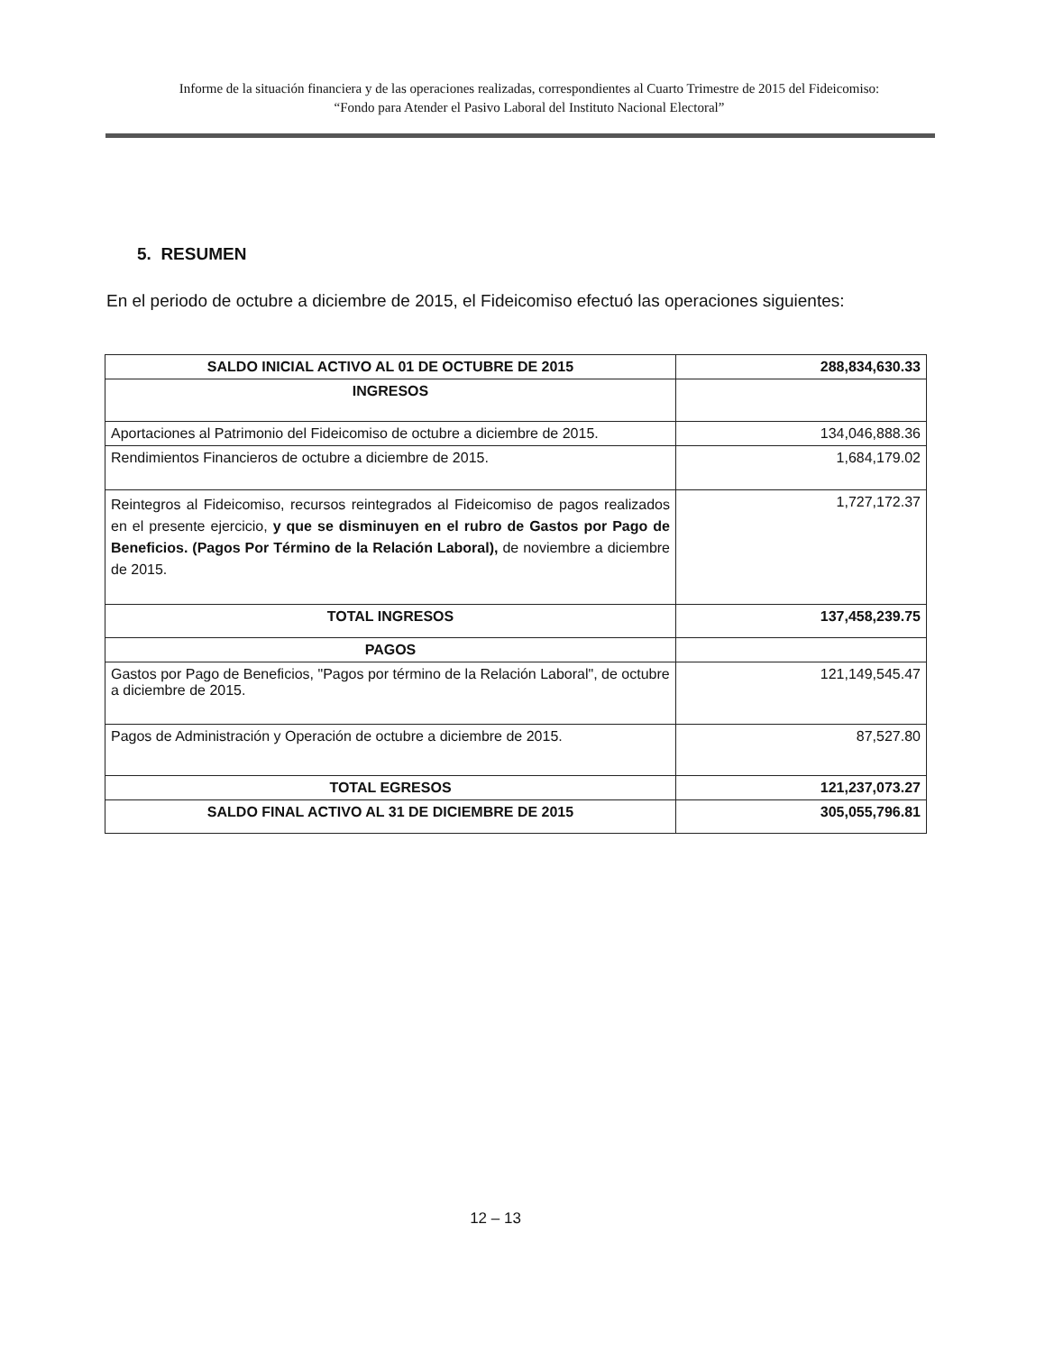Informe de la situación financiera y de las operaciones realizadas, correspondientes al Cuarto Trimestre de 2015 del Fideicomiso:
“Fondo para Atender el Pasivo Laboral del Instituto Nacional Electoral”
5. RESUMEN
En el periodo de octubre a diciembre de 2015, el Fideicomiso efectuó las operaciones siguientes:
| SALDO INICIAL ACTIVO AL 01 DE OCTUBRE DE 2015 | 288,834,630.33 |
| INGRESOS | |
| Aportaciones al Patrimonio del Fideicomiso de octubre a diciembre de 2015. | 134,046,888.36 |
| Rendimientos Financieros de octubre a diciembre de 2015. | 1,684,179.02 |
| Reintegros al Fideicomiso, recursos reintegrados al Fideicomiso de pagos realizados en el presente ejercicio, y que se disminuyen en el rubro de Gastos por Pago de Beneficios. (Pagos Por Término de la Relación Laboral), de noviembre a diciembre de 2015. | 1,727,172.37 |
| TOTAL INGRESOS | 137,458,239.75 |
| PAGOS | |
| Gastos por Pago de Beneficios, "Pagos por término de la Relación Laboral", de octubre a diciembre de 2015. | 121,149,545.47 |
| Pagos de Administración y Operación de octubre a diciembre de 2015. | 87,527.80 |
| TOTAL EGRESOS | 121,237,073.27 |
| SALDO FINAL ACTIVO AL 31 DE DICIEMBRE DE 2015 | 305,055,796.81 |
12 – 13